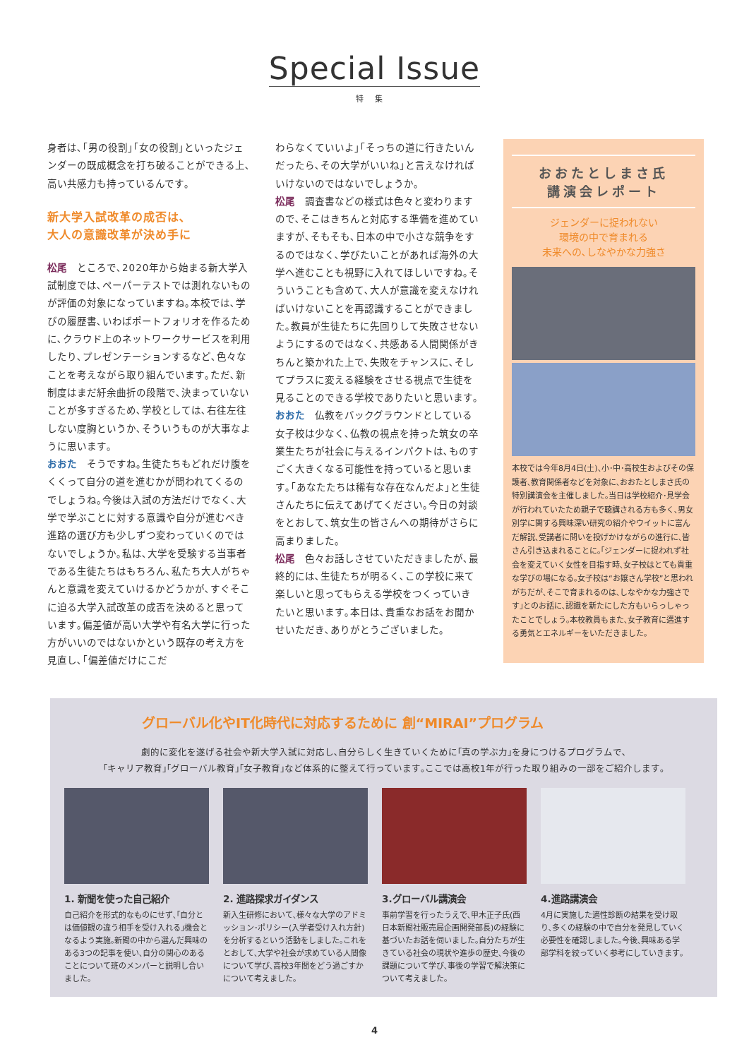Special Issue
特集
身者は､｢男の役割｣｢女の役割｣といったジェンダーの既成概念を打ち破ることができる上､高い共感力も持っているんです｡
新大学入試改革の成否は､
大人の意識改革が決め手に
松尾　ところで､2020年から始まる新大学入試制度では､ペーパーテストでは測れないものが評価の対象になっていますね｡本校では､学びの履歴書､いわばポートフォリオを作るために､クラウド上のネットワークサービスを利用したり､プレゼンテーションするなど､色々なことを考えながら取り組んでいます｡ただ､新制度はまだ紆余曲折の段階で､決まっていないことが多すぎるため､学校としては､右往左往しない度胸というか､そういうものが大事なように思います｡
おおた　そうですね｡生徒たちもどれだけ腹をくくって自分の道を進むかが問われてくるのでしょうね｡今後は入試の方法だけでなく､大学で学ぶことに対する意識や自分が進むべき進路の選び方も少しずつ変わっていくのではないでしょうか｡私は､大学を受験する当事者である生徒たちはもちろん､私たち大人がちゃんと意識を変えていけるかどうかが､すぐそこに迫る大学入試改革の成否を決めると思っています｡偏差値が高い大学や有名大学に行った方がいいのではないかという既存の考え方を見直し､｢偏差値だけにこだ
わらなくていいよ｣｢そっちの道に行きたいんだったら､その大学がいいね｣と言えなければいけないのではないでしょうか｡
松尾　調査書などの様式は色々と変わりますので､そこはきちんと対応する準備を進めていますが､そもそも､日本の中で小さな競争をするのではなく､学びたいことがあれば海外の大学へ進むことも視野に入れてほしいですね｡そういうことも含めて､大人が意識を変えなければいけないことを再認識することができました｡教員が生徒たちに先回りして失敗させないようにするのではなく､共感ある人間関係がきちんと築かれた上で､失敗をチャンスに､そしてプラスに変える経験をさせる視点で生徒を見ることのできる学校でありたいと思います｡
おおた　仏教をバックグラウンドとしている女子校は少なく､仏教の視点を持った筑女の卒業生たちが社会に与えるインパクトは､ものすごく大きくなる可能性を持っていると思います｡｢あなたたちは稀有な存在なんだよ｣と生徒さんたちに伝えてあげてください｡今日の対談をとおして､筑女生の皆さんへの期待がさらに高まりました｡
松尾　色々お話しさせていただきましたが､最終的には､生徒たちが明るく､この学校に来て楽しいと思ってもらえる学校をつくっていきたいと思います｡本日は､貴重なお話をお聞かせいただき､ありがとうございました｡
おおたとしまさ氏
講演会レポート
ジェンダーに捉われない
環境の中で育まれる
未来への､しなやかな力強さ
本校では今年8月4日(土)､小･中･高校生およびその保護者､教育関係者などを対象に､おおたとしまさ氏の特別講演会を主催しました｡当日は学校紹介･見学会が行われていたため親子で聴講される方も多く､男女別学に関する興味深い研究の紹介やウイットに富んだ解説､受講者に問いを投げかけながらの進行に､皆さん引き込まれることに｡｢ジェンダーに捉われず社会を変えていく女性を目指す時､女子校はとても貴重な学びの場になる｡女子校は“お嬢さん学校”と思われがちだが､そこで育まれるのは､しなやかな力強さです｣とのお話に､認識を新たにした方もいらっしゃったことでしょう｡本校教員もまた､女子教育に邁進する勇気とエネルギーをいただきました｡
グローバル化やIT化時代に対応するために 創“MIRAI”プログラム
劇的に変化を遂げる社会や新大学入試に対応し､自分らしく生きていくために｢真の学ぶ力｣を身につけるプログラムで､
｢キャリア教育｣｢グローバル教育｣｢女子教育｣など体系的に整えて行っています｡ここでは高校1年が行った取り組みの一部をご紹介します｡
1. 新聞を使った自己紹介
自己紹介を形式的なものにせず､｢自分とは価値観の違う相手を受け入れる｣機会となるよう実施｡新聞の中から選んだ興味のある3つの記事を使い､自分の関心のあることについて班のメンバーと説明し合いました｡
2. 進路探求ガイダンス
新入生研修において､様々な大学のアドミッション･ポリシー(入学者受け入れ方針)を分析するという活動をしました｡これをとおして､大学や社会が求めている人間像について学び､高校3年間をどう過ごすかについて考えました｡
3.グローバル講演会
事前学習を行ったうえで､甲木正子氏(西日本新聞社販売局企画開発部長)の経験に基づいたお話を伺いました｡自分たちが生きている社会の現状や進歩の歴史､今後の課題について学び､事後の学習で解決策について考えました｡
4.進路講演会
4月に実施した適性診断の結果を受け取り､多くの経験の中で自分を発見していく必要性を確認しました｡今後､興味ある学部学科を絞っていく参考にしていきます｡
4